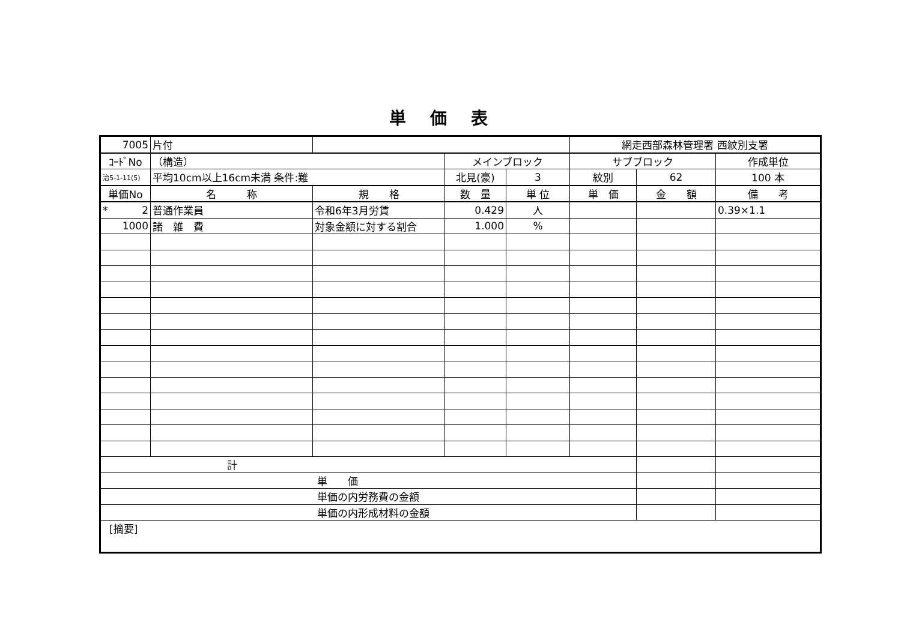単価表
| 7005 | 片付 | | | | 網走西部森林管理署 西紋別支署 | | |
| ｺｰﾄﾞNo | （構造） | | メインブロック | | サブブロック | | 作成単位 |
| 治5-1-11(5) | 平均10cm以上16cm未満 条件:難 | | 北見(豪) | 3 | 紋別 | 62 | 100 本 |
| 単価No | 名 称 | 規 格 | 数 量 | 単 位 | 単 価 | 金 額 | 備 考 |
| * 2 | 普通作業員 | 令和6年3月労賃 | 0.429 | 人 | | | 0.39×1.1 |
| 1000 | 諸 雑 費 | 対象金額に対する割合 | 1.000 | % | | | |
| 計 | | | | | | | |
| 単 価 | | | | | | | |
| 単価の内労務費の金額 | | | | | | | |
| 単価の内形成材料の金額 | | | | | | | |
| [摘要] | | | | | | | |